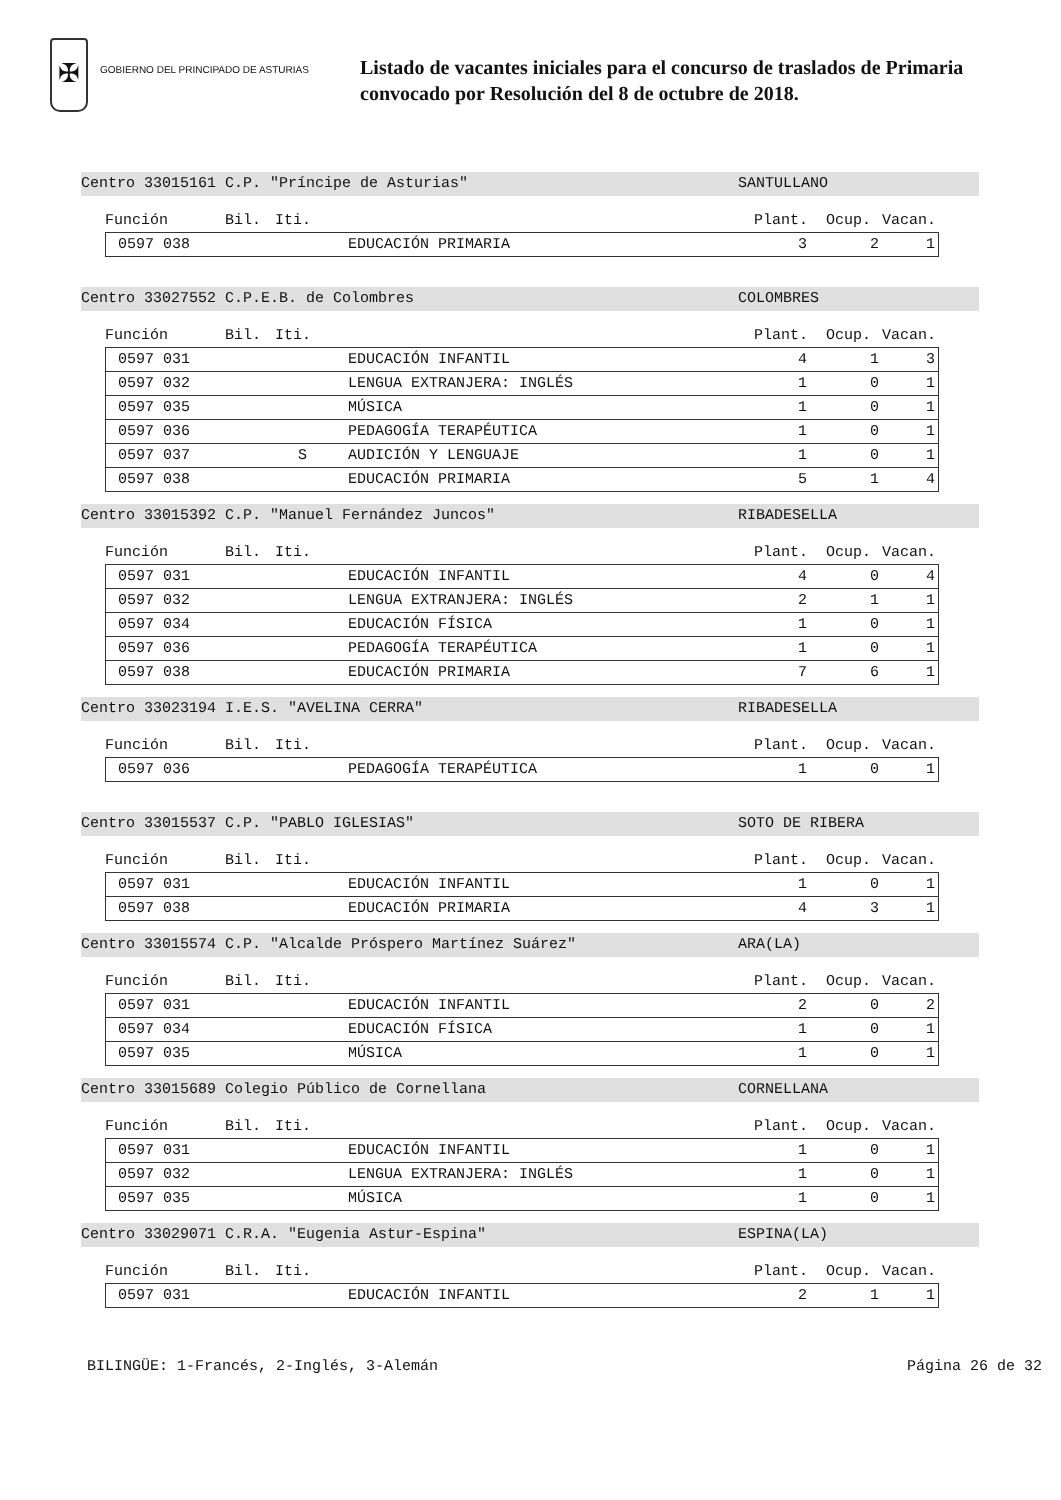✠
GOBIERNO DEL PRINCIPADO DE ASTURIAS
Listado de vacantes iniciales para el concurso de traslados de Primaria
convocado por Resolución del 8 de octubre de 2018.
Centro 33015161 C.P. "Príncipe de Asturias" SANTULLANO
Función Bil. Iti. Plant. Ocup. Vacan.
| | 0597 038 | EDUCACIÓN PRIMARIA | 3 | 2 | 1 |
Centro 33027552 C.P.E.B. de Colombres COLOMBRES
Función Bil. Iti. Plant. Ocup. Vacan.
| | 0597 031 | EDUCACIÓN INFANTIL | 4 | 1 | 3 |
| | 0597 032 | LENGUA EXTRANJERA: INGLÉS | 1 | 0 | 1 |
| | 0597 035 | MÚSICA | 1 | 0 | 1 |
| | 0597 036 | PEDAGOGÍA TERAPÉUTICA | 1 | 0 | 1 |
| | 0597 037 S | AUDICIÓN Y LENGUAJE | 1 | 0 | 1 |
| | 0597 038 | EDUCACIÓN PRIMARIA | 5 | 1 | 4 |
Centro 33015392 C.P. "Manuel Fernández Juncos" RIBADESELLA
Función Bil. Iti. Plant. Ocup. Vacan.
| | 0597 031 | EDUCACIÓN INFANTIL | 4 | 0 | 4 |
| | 0597 032 | LENGUA EXTRANJERA: INGLÉS | 2 | 1 | 1 |
| | 0597 034 | EDUCACIÓN FÍSICA | 1 | 0 | 1 |
| | 0597 036 | PEDAGOGÍA TERAPÉUTICA | 1 | 0 | 1 |
| | 0597 038 | EDUCACIÓN PRIMARIA | 7 | 6 | 1 |
Centro 33023194 I.E.S. "AVELINA CERRA" RIBADESELLA
Función Bil. Iti. Plant. Ocup. Vacan.
| | 0597 036 | PEDAGOGÍA TERAPÉUTICA | 1 | 0 | 1 |
Centro 33015537 C.P. "PABLO IGLESIAS" SOTO DE RIBERA
Función Bil. Iti. Plant. Ocup. Vacan.
| | 0597 031 | EDUCACIÓN INFANTIL | 1 | 0 | 1 |
| | 0597 038 | EDUCACIÓN PRIMARIA | 4 | 3 | 1 |
Centro 33015574 C.P. "Alcalde Próspero Martínez Suárez" ARA(LA)
Función Bil. Iti. Plant. Ocup. Vacan.
| | 0597 031 | EDUCACIÓN INFANTIL | 2 | 0 | 2 |
| | 0597 034 | EDUCACIÓN FÍSICA | 1 | 0 | 1 |
| | 0597 035 | MÚSICA | 1 | 0 | 1 |
Centro 33015689 Colegio Público de Cornellana CORNELLANA
Función Bil. Iti. Plant. Ocup. Vacan.
| | 0597 031 | EDUCACIÓN INFANTIL | 1 | 0 | 1 |
| | 0597 032 | LENGUA EXTRANJERA: INGLÉS | 1 | 0 | 1 |
| | 0597 035 | MÚSICA | 1 | 0 | 1 |
Centro 33029071 C.R.A. "Eugenia Astur-Espina" ESPINA(LA)
Función Bil. Iti. Plant. Ocup. Vacan.
| | 0597 031 | EDUCACIÓN INFANTIL | 2 | 1 | 1 |
BILINGÜE: 1-Francés, 2-Inglés, 3-Alemán Página 26 de 32